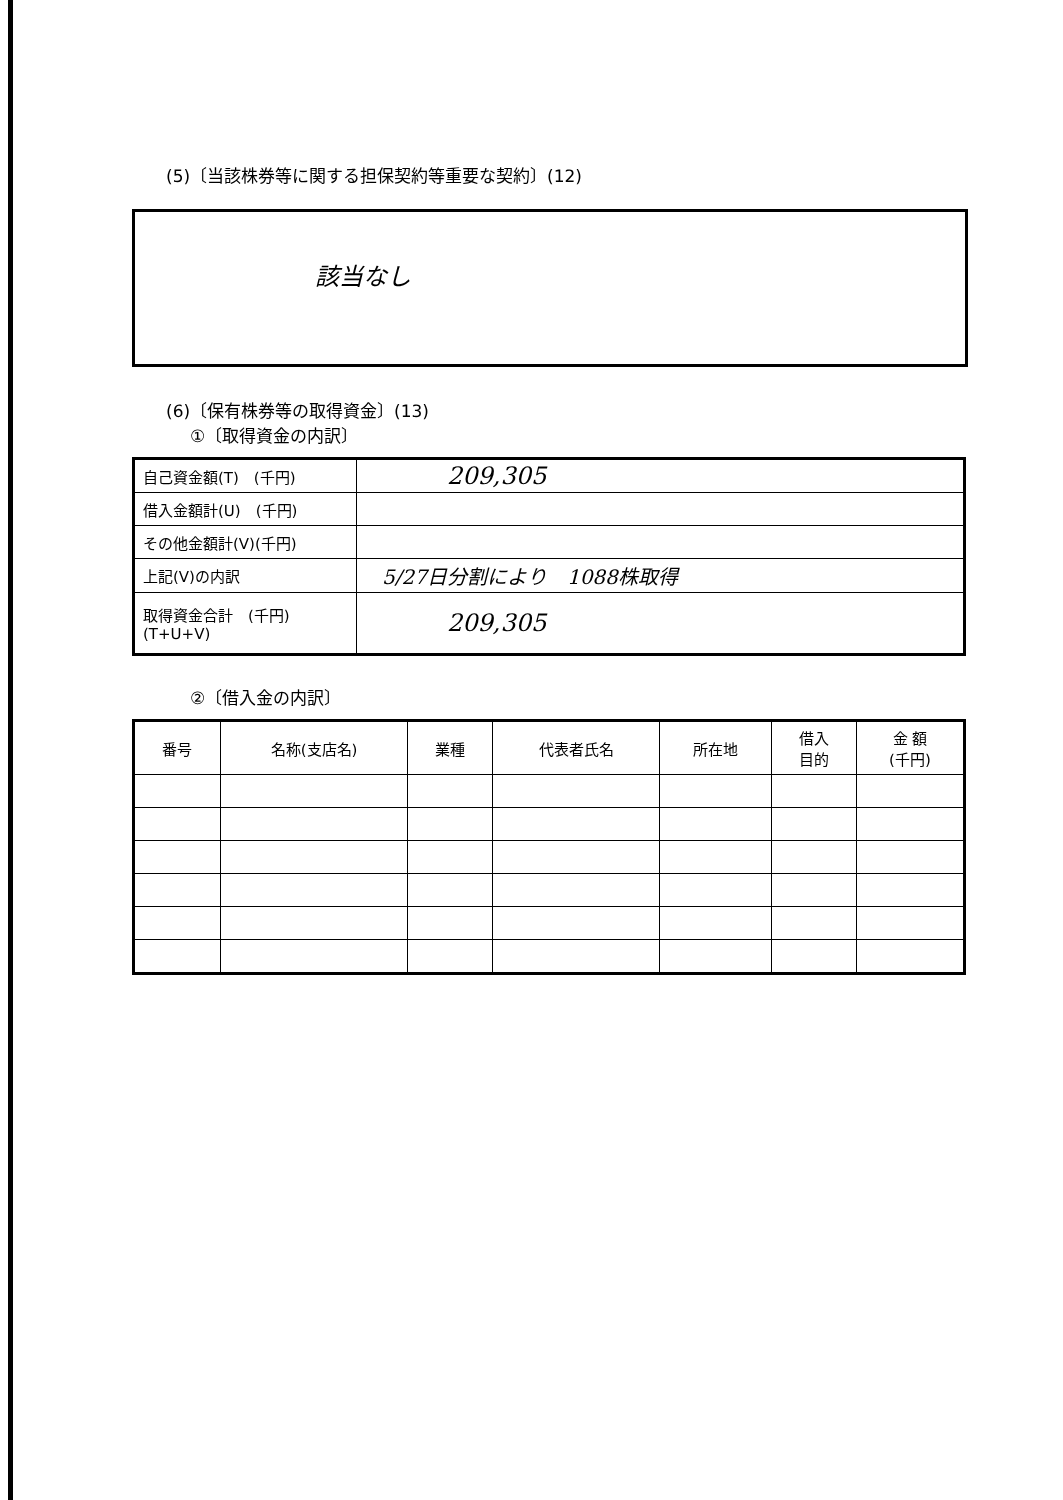(5)〔当該株券等に関する担保契約等重要な契約〕(12)
該当なし
(6)〔保有株券等の取得資金〕(13)
①〔取得資金の内訳〕
| 自己資金額(T) (千円) | 209,305 |
| 借入金額計(U) (千円) | |
| その他金額計(V)(千円) | |
| 上記(V)の内訳 | 5/27日分割により 1088株取得 |
| 取得資金合計 (千円) (T+U+V) | 209,305 |
②〔借入金の内訳〕
| 番号 | 名称(支店名) | 業種 | 代表者氏名 | 所在地 | 借入 目的 | 金 額 (千円) |
| --- | --- | --- | --- | --- | --- | --- |